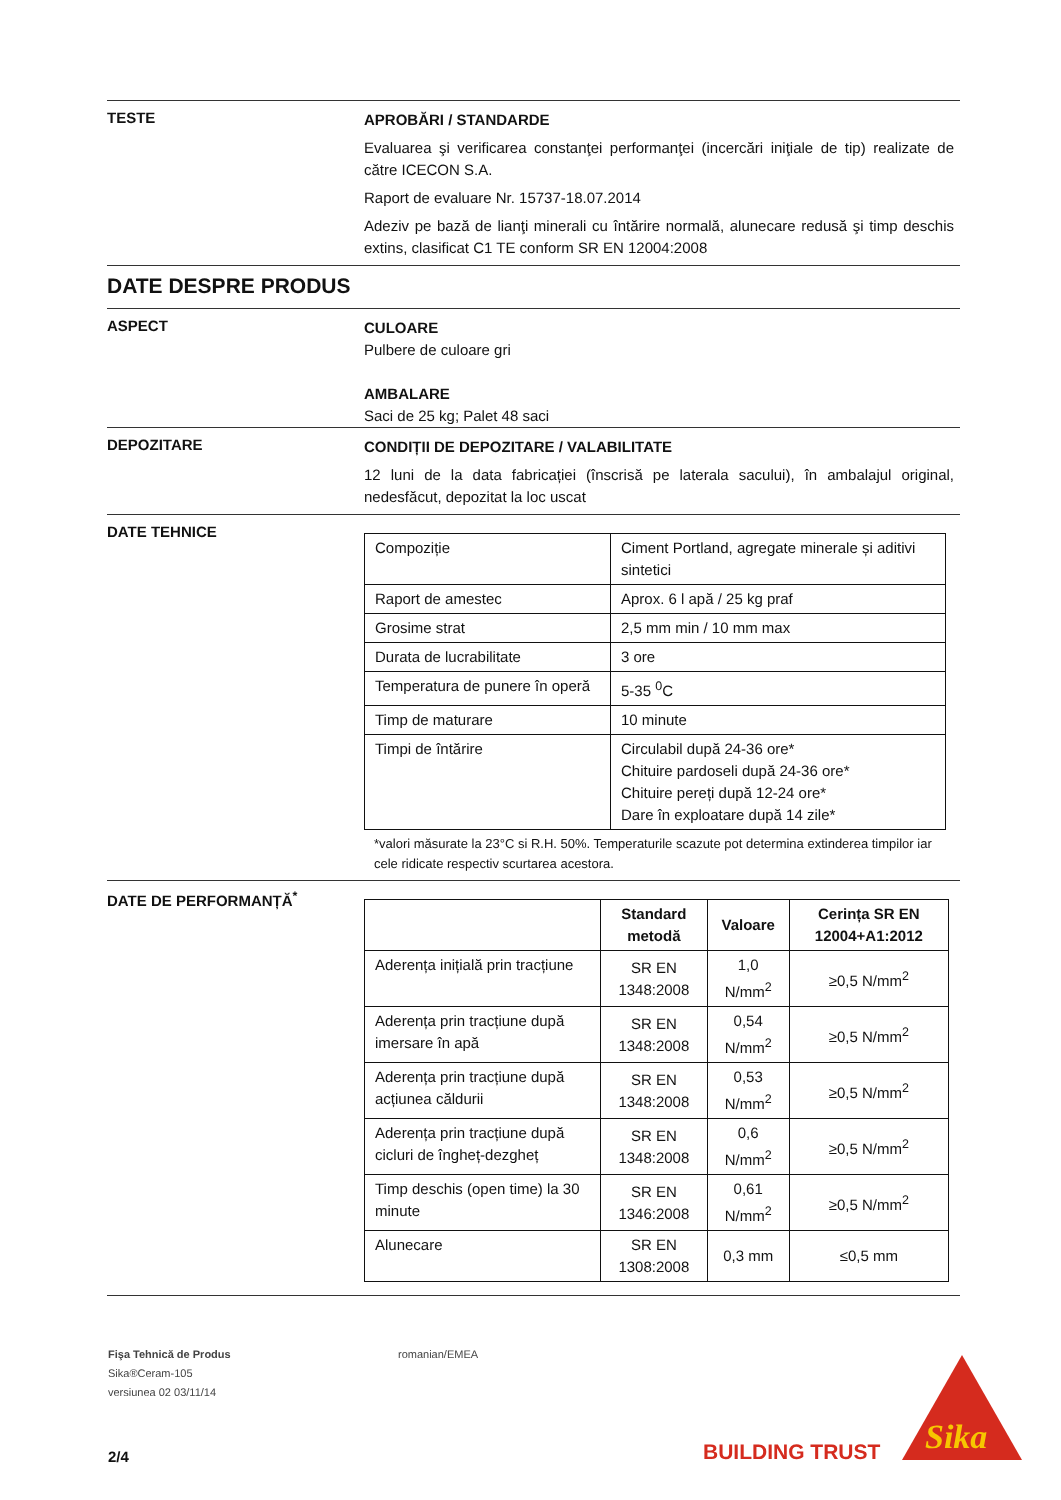TESTE
APROBĂRI / STANDARDE
Evaluarea şi verificarea constanţei performanţei (incercări iniţiale de tip) realizate de către ICECON S.A.
Raport de evaluare Nr. 15737-18.07.2014
Adeziv pe bază de lianţi minerali cu întărire normală, alunecare redusă şi timp deschis extins, clasificat C1 TE conform SR EN 12004:2008
DATE DESPRE PRODUS
ASPECT
CULOARE
Pulbere de culoare gri
AMBALARE
Saci de 25 kg; Palet 48 saci
DEPOZITARE
CONDIȚII DE DEPOZITARE / VALABILITATE
12 luni de la data fabricației (înscrisă pe laterala sacului), în ambalajul original, nedesfăcut, depozitat la loc uscat
DATE TEHNICE
| Compoziție | Ciment Portland, agregate minerale și aditivi sintetici |
| Raport de amestec | Aprox. 6 l apă / 25 kg praf |
| Grosime strat | 2,5 mm min / 10 mm max |
| Durata de lucrabilitate | 3 ore |
| Temperatura de punere în operă | 5-35 <sup>0</sup>C |
| Timp de maturare | 10 minute |
| Timpi de întărire | Circulabil după 24-36 ore* Chituire pardoseli după 24-36 ore* Chituire pereți după 12-24 ore* Dare în exploatare după 14 zile* |
*valori măsurate la 23°C si R.H. 50%. Temperaturile scazute pot determina extinderea timpilor iar cele ridicate respectiv scurtarea acestora.
DATE DE PERFORMANȚĂ<sup>*</sup>
| | Standard metodă | Valoare | Cerința SR EN 12004+A1:2012 |
| --- | --- | --- | --- |
| Aderența inițială prin tracțiune | SR EN 1348:2008 | 1,0 N/mm<sup>2</sup> | ≥0,5 N/mm<sup>2</sup> |
| Aderența prin tracțiune după imersare în apă | SR EN 1348:2008 | 0,54 N/mm<sup>2</sup> | ≥0,5 N/mm<sup>2</sup> |
| Aderența prin tracțiune după acțiunea căldurii | SR EN 1348:2008 | 0,53 N/mm<sup>2</sup> | ≥0,5 N/mm<sup>2</sup> |
| Aderența prin tracțiune după cicluri de îngheț-dezgheț | SR EN 1348:2008 | 0,6 N/mm<sup>2</sup> | ≥0,5 N/mm<sup>2</sup> |
| Timp deschis (open time) la 30 minute | SR EN 1346:2008 | 0,61 N/mm<sup>2</sup> | ≥0,5 N/mm<sup>2</sup> |
| Alunecare | SR EN 1308:2008 | 0,3 mm | ≤0,5 mm |
Fişa Tehnică de Produs
Sika®Ceram-105
versiunea 02 03/11/14
romanian/EMEA
2/4
BUILDING TRUST
Sika